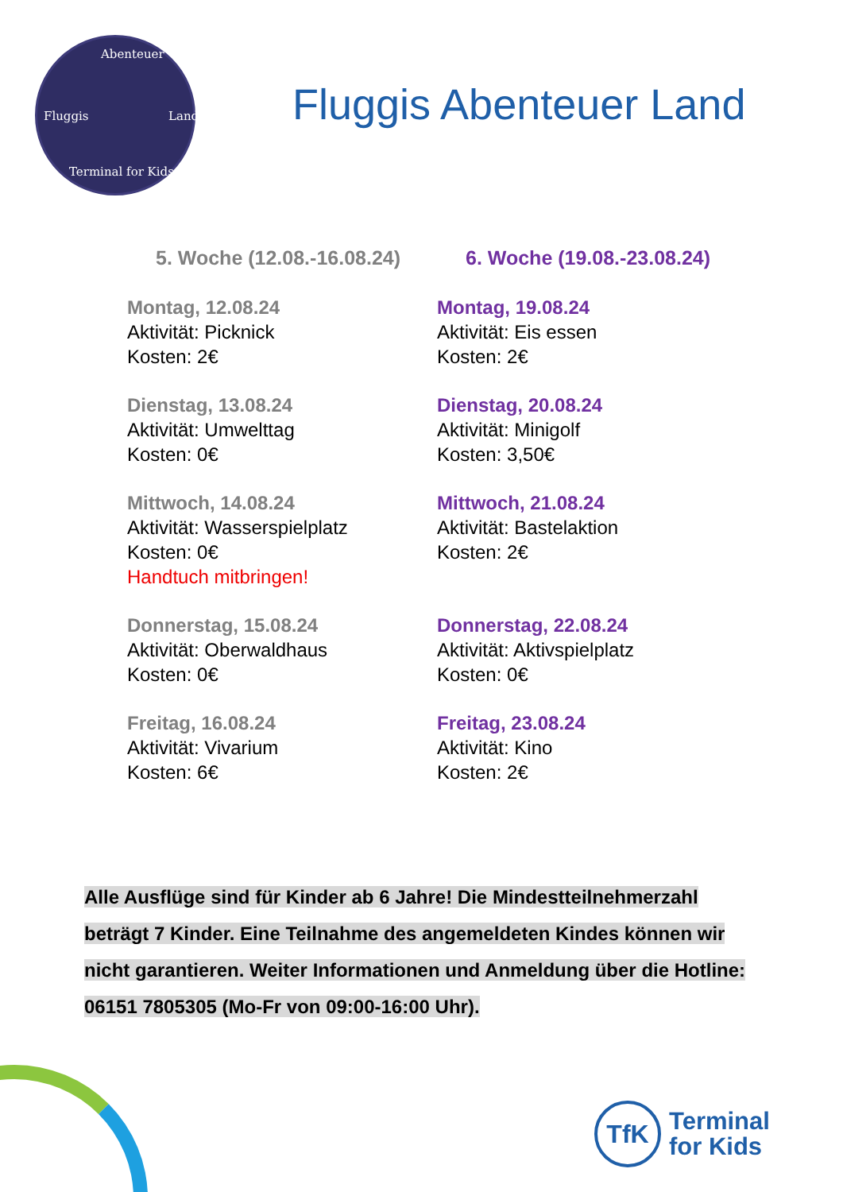Abenteuer
Fluggis Land
Terminal for Kids
Fluggis Abenteuer Land
5. Woche (12.08.-16.08.24)
Montag, 12.08.24
Aktivität: Picknick
Kosten: 2€
Dienstag, 13.08.24
Aktivität: Umwelttag
Kosten: 0€
Mittwoch, 14.08.24
Aktivität: Wasserspielplatz
Kosten: 0€
Handtuch mitbringen!
Donnerstag, 15.08.24
Aktivität: Oberwaldhaus
Kosten: 0€
Freitag, 16.08.24
Aktivität: Vivarium
Kosten: 6€
6. Woche (19.08.-23.08.24)
Montag, 19.08.24
Aktivität: Eis essen
Kosten: 2€
Dienstag, 20.08.24
Aktivität: Minigolf
Kosten: 3,50€
Mittwoch, 21.08.24
Aktivität: Bastelaktion
Kosten: 2€
Donnerstag, 22.08.24
Aktivität: Aktivspielplatz
Kosten: 0€
Freitag, 23.08.24
Aktivität: Kino
Kosten: 2€
Alle Ausflüge sind für Kinder ab 6 Jahre! Die Mindestteilnehmerzahl beträgt 7 Kinder. Eine Teilnahme des angemeldeten Kindes können wir nicht garantieren. Weiter Informationen und Anmeldung über die Hotline: 06151 7805305 (Mo-Fr von 09:00-16:00 Uhr).
TfK
Terminal
for Kids